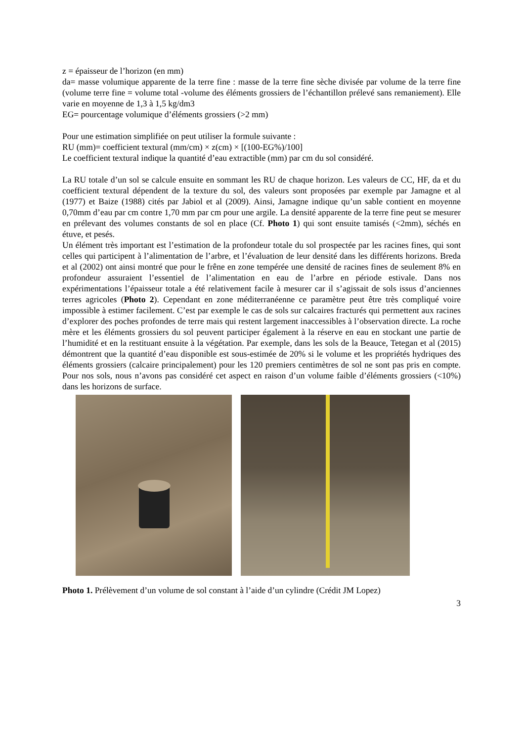z = épaisseur de l’horizon (en mm)
da= masse volumique apparente de la terre fine : masse de la terre fine sèche divisée par volume de la terre fine (volume terre fine = volume total -volume des éléments grossiers de l’échantillon prélevé sans remaniement). Elle varie en moyenne de 1,3 à 1,5 kg/dm3
EG= pourcentage volumique d’éléments grossiers (>2 mm)
Pour une estimation simplifiée on peut utiliser la formule suivante :
RU (mm)= coefficient textural (mm/cm) × z(cm) × [(100-EG%)/100]
Le coefficient textural indique la quantité d’eau extractible (mm) par cm du sol considéré.
La RU totale d’un sol se calcule ensuite en sommant les RU de chaque horizon. Les valeurs de CC, HF, da et du coefficient textural dépendent de la texture du sol, des valeurs sont proposées par exemple par Jamagne et al (1977) et Baize (1988) cités par Jabiol et al (2009). Ainsi, Jamagne indique qu’un sable contient en moyenne 0,70mm d’eau par cm contre 1,70 mm par cm pour une argile. La densité apparente de la terre fine peut se mesurer en prélevant des volumes constants de sol en place (Cf. Photo 1) qui sont ensuite tamisés (<2mm), séchés en étuve, et pesés.
Un élément très important est l’estimation de la profondeur totale du sol prospectée par les racines fines, qui sont celles qui participent à l’alimentation de l’arbre, et l’évaluation de leur densité dans les différents horizons. Breda et al (2002) ont ainsi montré que pour le frêne en zone tempérée une densité de racines fines de seulement 8% en profondeur assuraient l’essentiel de l’alimentation en eau de l’arbre en période estivale. Dans nos expérimentations l’épaisseur totale a été relativement facile à mesurer car il s’agissait de sols issus d’anciennes terres agricoles (Photo 2). Cependant en zone méditerranéenne ce paramètre peut être très compliqué voire impossible à estimer facilement. C’est par exemple le cas de sols sur calcaires fracturés qui permettent aux racines d’explorer des poches profondes de terre mais qui restent largement inaccessibles à l’observation directe. La roche mère et les éléments grossiers du sol peuvent participer également à la réserve en eau en stockant une partie de l’humidité et en la restituant ensuite à la végétation. Par exemple, dans les sols de la Beauce, Tetegan et al (2015) démontrent que la quantité d’eau disponible est sous-estimée de 20% si le volume et les propriétés hydriques des éléments grossiers (calcaire principalement) pour les 120 premiers centimètres de sol ne sont pas pris en compte. Pour nos sols, nous n’avons pas considéré cet aspect en raison d’un volume faible d’éléments grossiers (<10%) dans les horizons de surface.
Photo 1. Prélèvement d’un volume de sol constant à l’aide d’un cylindre (Crédit JM Lopez)
3